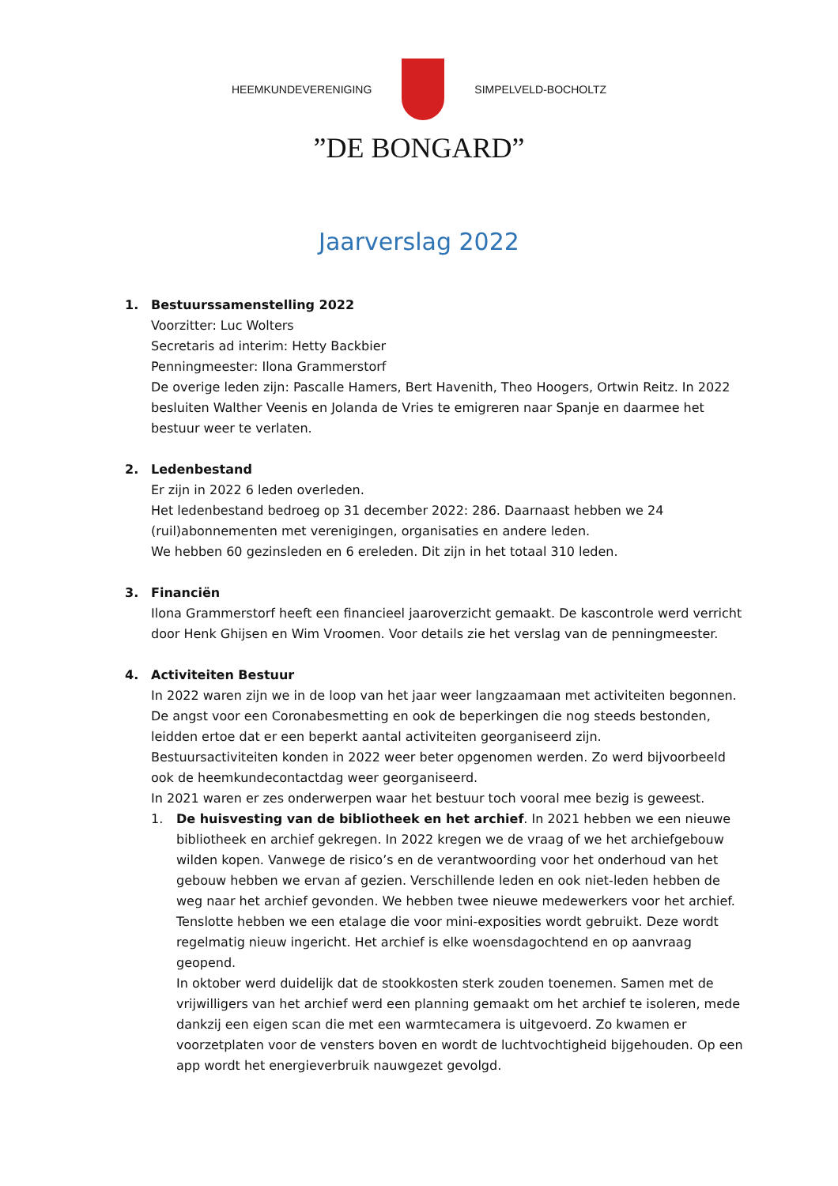HEEMKUNDEVERENIGING SIMPELVELD-BOCHOLTZ
”DE BONGARD”
Jaarverslag 2022
1. Bestuurssamenstelling 2022
Voorzitter: Luc Wolters
Secretaris ad interim: Hetty Backbier
Penningmeester: Ilona Grammerstorf
De overige leden zijn: Pascalle Hamers, Bert Havenith, Theo Hoogers, Ortwin Reitz. In 2022 besluiten Walther Veenis en Jolanda de Vries te emigreren naar Spanje en daarmee het bestuur weer te verlaten.
2. Ledenbestand
Er zijn in 2022 6 leden overleden.
Het ledenbestand bedroeg op 31 december 2022: 286. Daarnaast hebben we 24 (ruil)abonnementen met verenigingen, organisaties en andere leden.
We hebben 60 gezinsleden en 6 ereleden. Dit zijn in het totaal 310 leden.
3. Financiën
Ilona Grammerstorf heeft een financieel jaaroverzicht gemaakt. De kascontrole werd verricht door Henk Ghijsen en Wim Vroomen. Voor details zie het verslag van de penningmeester.
4. Activiteiten Bestuur
In 2022 waren zijn we in de loop van het jaar weer langzaamaan met activiteiten begonnen. De angst voor een Coronabesmetting en ook de beperkingen die nog steeds bestonden, leidden ertoe dat er een beperkt aantal activiteiten georganiseerd zijn.
Bestuursactiviteiten konden in 2022 weer beter opgenomen werden. Zo werd bijvoorbeeld ook de heemkundecontactdag weer georganiseerd.
In 2021 waren er zes onderwerpen waar het bestuur toch vooral mee bezig is geweest.
1. De huisvesting van de bibliotheek en het archief. In 2021 hebben we een nieuwe bibliotheek en archief gekregen. In 2022 kregen we de vraag of we het archiefgebouw wilden kopen. Vanwege de risico’s en de verantwoording voor het onderhoud van het gebouw hebben we ervan af gezien. Verschillende leden en ook niet-leden hebben de weg naar het archief gevonden. We hebben twee nieuwe medewerkers voor het archief. Tenslotte hebben we een etalage die voor mini-exposities wordt gebruikt. Deze wordt regelmatig nieuw ingericht. Het archief is elke woensdagochtend en op aanvraag geopend.
In oktober werd duidelijk dat de stookkosten sterk zouden toenemen. Samen met de vrijwilligers van het archief werd een planning gemaakt om het archief te isoleren, mede dankzij een eigen scan die met een warmtecamera is uitgevoerd. Zo kwamen er voorzetplaten voor de vensters boven en wordt de luchtvochtigheid bijgehouden. Op een app wordt het energieverbruik nauwgezet gevolgd.